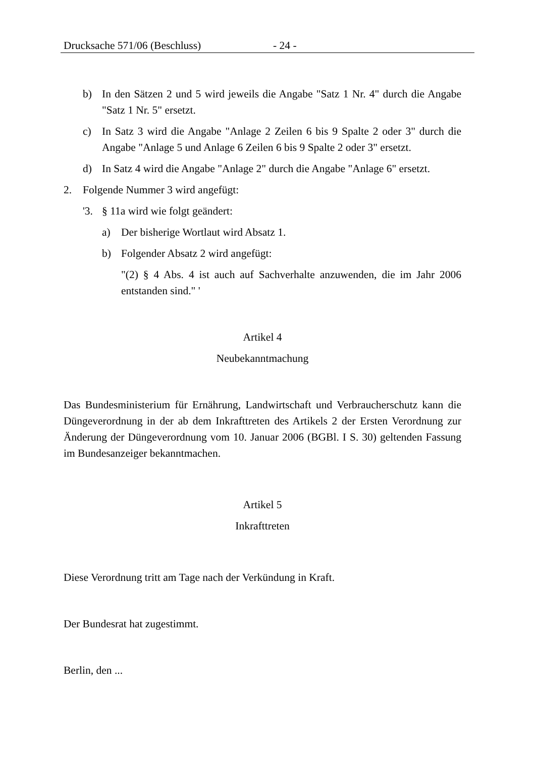Drucksache 571/06 (Beschluss) - 24 -
b) In den Sätzen 2 und 5 wird jeweils die Angabe "Satz 1 Nr. 4" durch die Angabe "Satz 1 Nr. 5" ersetzt.
c) In Satz 3 wird die Angabe "Anlage 2 Zeilen 6 bis 9 Spalte 2 oder 3" durch die Angabe "Anlage 5 und Anlage 6 Zeilen 6 bis 9 Spalte 2 oder 3" ersetzt.
d) In Satz 4 wird die Angabe "Anlage 2" durch die Angabe "Anlage 6" ersetzt.
2. Folgende Nummer 3 wird angefügt:
'3. § 11a wird wie folgt geändert:
a) Der bisherige Wortlaut wird Absatz 1.
b) Folgender Absatz 2 wird angefügt:
"(2) § 4 Abs. 4 ist auch auf Sachverhalte anzuwenden, die im Jahr 2006 entstanden sind." '
Artikel 4
Neubekanntmachung
Das Bundesministerium für Ernährung, Landwirtschaft und Verbraucherschutz kann die Düngeverordnung in der ab dem Inkrafttreten des Artikels 2 der Ersten Verordnung zur Änderung der Düngeverordnung vom 10. Januar 2006 (BGBl. I S. 30) geltenden Fassung im Bundesanzeiger bekanntmachen.
Artikel 5
Inkrafttreten
Diese Verordnung tritt am Tage nach der Verkündung in Kraft.
Der Bundesrat hat zugestimmt.
Berlin, den ...